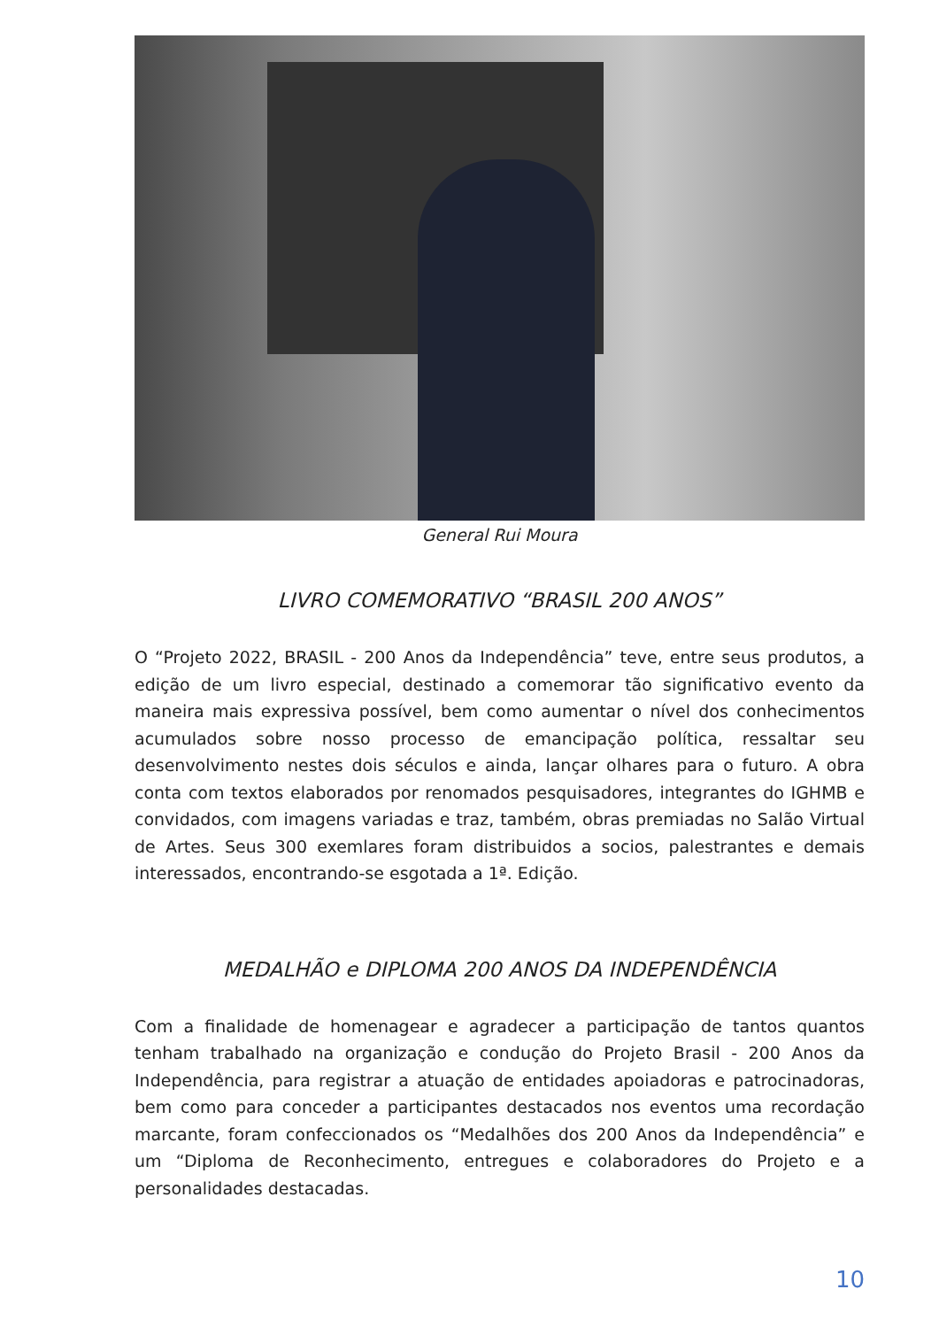General Rui Moura
LIVRO COMEMORATIVO “BRASIL 200 ANOS”
O “Projeto 2022, BRASIL - 200 Anos da Independência” teve, entre seus produtos, a edição de um livro especial, destinado a comemorar tão significativo evento da maneira mais expressiva possível, bem como aumentar o nível dos conhecimentos acumulados sobre nosso processo de emancipação política, ressaltar seu desenvolvimento nestes dois séculos e ainda, lançar olhares para o futuro. A obra conta com textos elaborados por renomados pesquisadores, integrantes do IGHMB e convidados, com imagens variadas e traz, também, obras premiadas no Salão Virtual de Artes. Seus 300 exemlares foram distribuidos a socios, palestrantes e demais interessados, encontrando-se esgotada a 1ª. Edição.
MEDALHÃO e DIPLOMA 200 ANOS DA INDEPENDÊNCIA
Com a finalidade de homenagear e agradecer a participação de tantos quantos tenham trabalhado na organização e condução do Projeto Brasil - 200 Anos da Independência, para registrar a atuação de entidades apoiadoras e patrocinadoras, bem como para conceder a participantes destacados nos eventos uma recordação marcante, foram confeccionados os “Medalhões dos 200 Anos da Independência” e um “Diploma de Reconhecimento, entregues e colaboradores do Projeto e a personalidades destacadas.
10